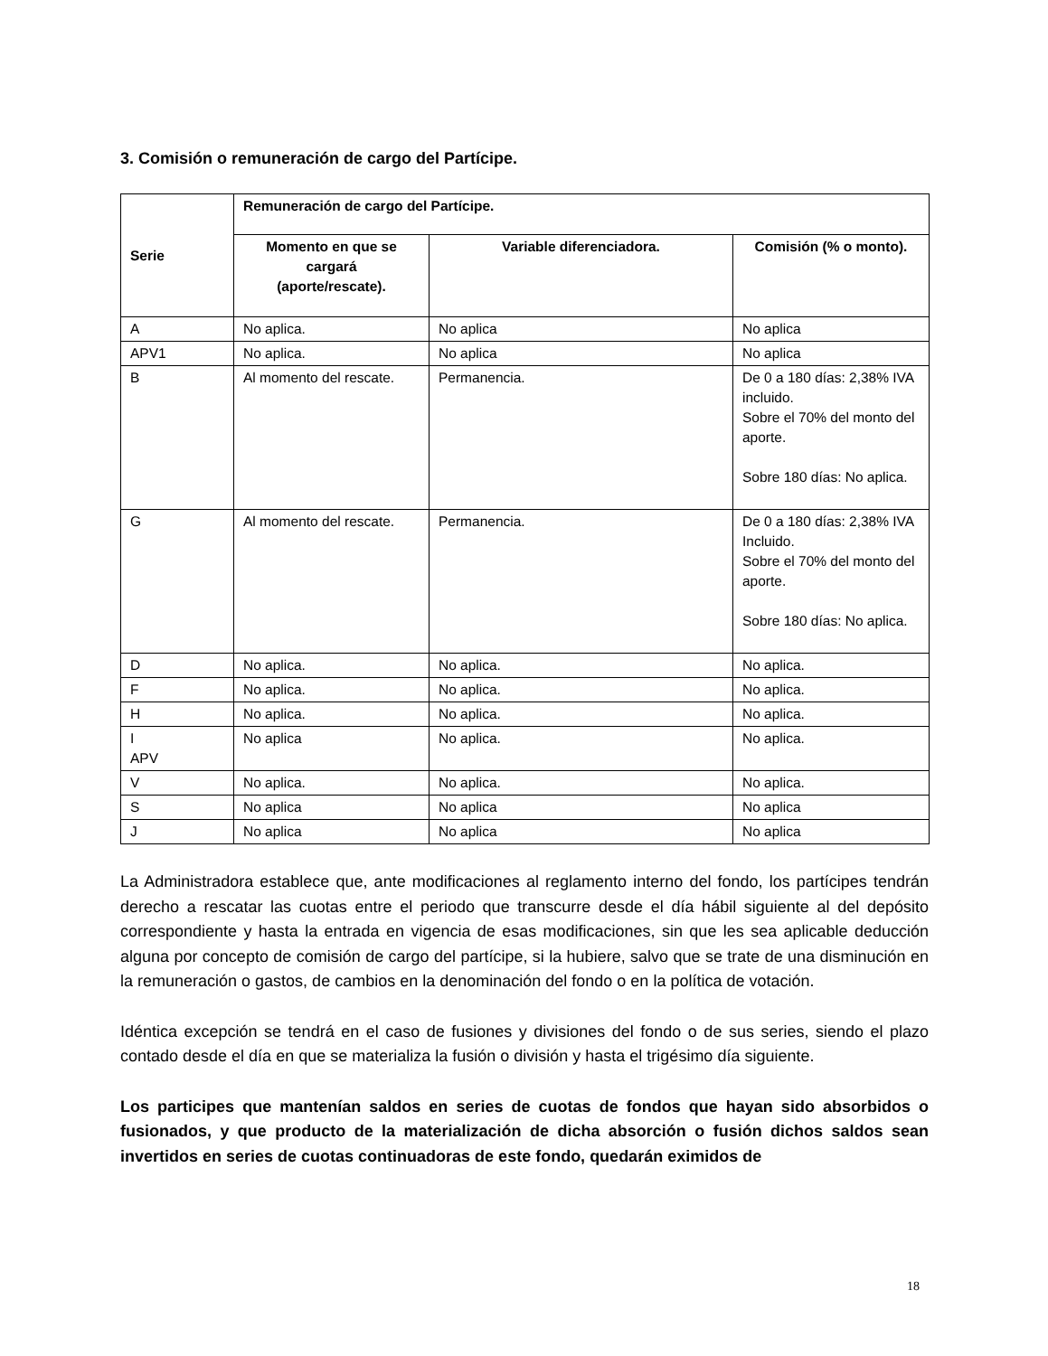3. Comisión o remuneración de cargo del Partícipe.
| Serie | Remuneración de cargo del Partícipe. | | |
| --- | --- | --- | --- |
| | Momento en que se cargará (aporte/rescate). | Variable diferenciadora. | Comisión (% o monto). |
| A | No aplica. | No aplica | No aplica |
| APV1 | No aplica. | No aplica | No aplica |
| B | Al momento del rescate. | Permanencia. | De 0 a 180 días: 2,38% IVA incluido. Sobre el 70% del monto del aporte. Sobre 180 días: No aplica. |
| G | Al momento del rescate. | Permanencia. | De 0 a 180 días: 2,38% IVA Incluido. Sobre el 70% del monto del aporte. Sobre 180 días: No aplica. |
| D | No aplica. | No aplica. | No aplica. |
| F | No aplica. | No aplica. | No aplica. |
| H | No aplica. | No aplica. | No aplica. |
| I APV | No aplica | No aplica. | No aplica. |
| V | No aplica. | No aplica. | No aplica. |
| S | No aplica | No aplica | No aplica |
| J | No aplica | No aplica | No aplica |
La Administradora establece que, ante modificaciones al reglamento interno del fondo, los partícipes tendrán derecho a rescatar las cuotas entre el periodo que transcurre desde el día hábil siguiente al del depósito correspondiente y hasta la entrada en vigencia de esas modificaciones, sin que les sea aplicable deducción alguna por concepto de comisión de cargo del partícipe, si la hubiere, salvo que se trate de una disminución en la remuneración o gastos, de cambios en la denominación del fondo o en la política de votación.
Idéntica excepción se tendrá en el caso de fusiones y divisiones del fondo o de sus series, siendo el plazo contado desde el día en que se materializa la fusión o división y hasta el trigésimo día siguiente.
Los participes que mantenían saldos en series de cuotas de fondos que hayan sido absorbidos o fusionados, y que producto de la materialización de dicha absorción o fusión dichos saldos sean invertidos en series de cuotas continuadoras de este fondo, quedarán eximidos de
18